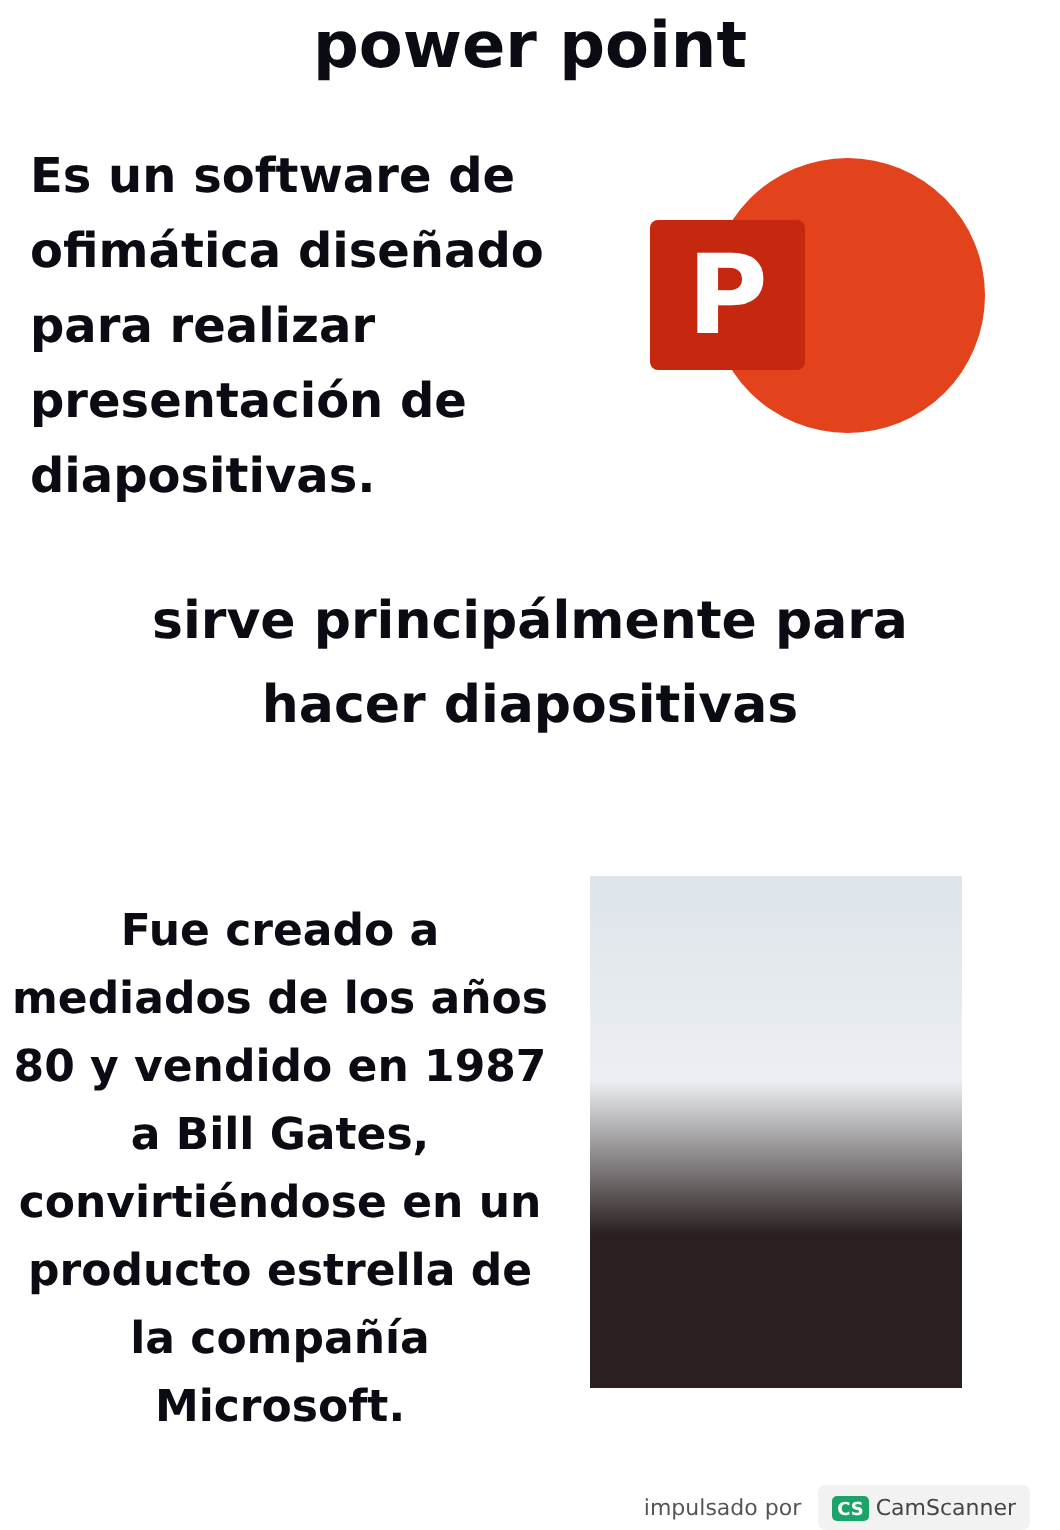power point
Es un software de ofimática diseñado para realizar presentación de diapositivas.
P
sirve principálmente para
hacer diapositivas
Fue creado a mediados de los años 80 y vendido en 1987 a Bill Gates, convirtiéndose en un producto estrella de la compañía Microsoft.
impulsado por CS CamScanner